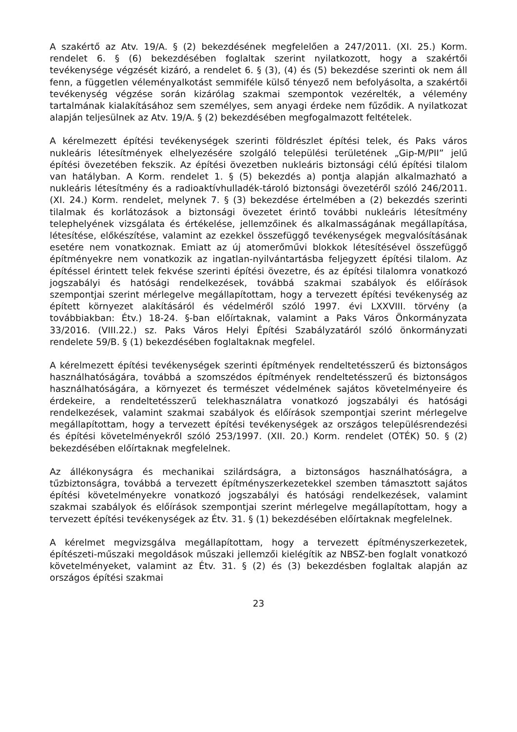A szakértő az Atv. 19/A. § (2) bekezdésének megfelelően a 247/2011. (XI. 25.) Korm. rendelet 6. § (6) bekezdésében foglaltak szerint nyilatkozott, hogy a szakértői tevékenysége végzését kizáró, a rendelet 6. § (3), (4) és (5) bekezdése szerinti ok nem áll fenn, a független véleményalkotást semmiféle külső tényező nem befolyásolta, a szakértői tevékenység végzése során kizárólag szakmai szempontok vezérelték, a vélemény tartalmának kialakításához sem személyes, sem anyagi érdeke nem fűződik. A nyilatkozat alapján teljesülnek az Atv. 19/A. § (2) bekezdésében megfogalmazott feltételek.
A kérelmezett építési tevékenységek szerinti földrészlet építési telek, és Paks város nukleáris létesítmények elhelyezésére szolgáló települési területének „Gip-M/PII” jelű építési övezetében fekszik. Az építési övezetben nukleáris biztonsági célú építési tilalom van hatályban. A Korm. rendelet 1. § (5) bekezdés a) pontja alapján alkalmazható a nukleáris létesítmény és a radioaktívhulladék-tároló biztonsági övezetéről szóló 246/2011. (XI. 24.) Korm. rendelet, melynek 7. § (3) bekezdése értelmében a (2) bekezdés szerinti tilalmak és korlátozások a biztonsági övezetet érintő további nukleáris létesítmény telephelyének vizsgálata és értékelése, jellemzőinek és alkalmasságának megállapítása, létesítése, előkészítése, valamint az ezekkel összefüggő tevékenységek megvalósításának esetére nem vonatkoznak. Emiatt az új atomerőművi blokkok létesítésével összefüggő építményekre nem vonatkozik az ingatlan-nyilvántartásba feljegyzett építési tilalom. Az építéssel érintett telek fekvése szerinti építési övezetre, és az építési tilalomra vonatkozó jogszabályi és hatósági rendelkezések, továbbá szakmai szabályok és előírások szempontjai szerint mérlegelve megállapítottam, hogy a tervezett építési tevékenység az épített környezet alakításáról és védelméről szóló 1997. évi LXXVIII. törvény (a továbbiakban: Étv.) 18-24. §-ban előírtaknak, valamint a Paks Város Önkormányzata 33/2016. (VIII.22.) sz. Paks Város Helyi Építési Szabályzatáról szóló önkormányzati rendelete 59/B. § (1) bekezdésében foglaltaknak megfelel.
A kérelmezett építési tevékenységek szerinti építmények rendeltetésszerű és biztonságos használhatóságára, továbbá a szomszédos építmények rendeltetésszerű és biztonságos használhatóságára, a környezet és természet védelmének sajátos követelményeire és érdekeire, a rendeltetésszerű telekhasználatra vonatkozó jogszabályi és hatósági rendelkezések, valamint szakmai szabályok és előírások szempontjai szerint mérlegelve megállapítottam, hogy a tervezett építési tevékenységek az országos településrendezési és építési követelményekről szóló 253/1997. (XII. 20.) Korm. rendelet (OTÉK) 50. § (2) bekezdésében előírtaknak megfelelnek.
Az állékonyságra és mechanikai szilárdságra, a biztonságos használhatóságra, a tűzbiztonságra, továbbá a tervezett építményszerkezetekkel szemben támasztott sajátos építési követelményekre vonatkozó jogszabályi és hatósági rendelkezések, valamint szakmai szabályok és előírások szempontjai szerint mérlegelve megállapítottam, hogy a tervezett építési tevékenységek az Étv. 31. § (1) bekezdésében előírtaknak megfelelnek.
A kérelmet megvizsgálva megállapítottam, hogy a tervezett építményszerkezetek, építészeti-műszaki megoldások műszaki jellemzői kielégítik az NBSZ-ben foglalt vonatkozó követelményeket, valamint az Étv. 31. § (2) és (3) bekezdésben foglaltak alapján az országos építési szakmai
23